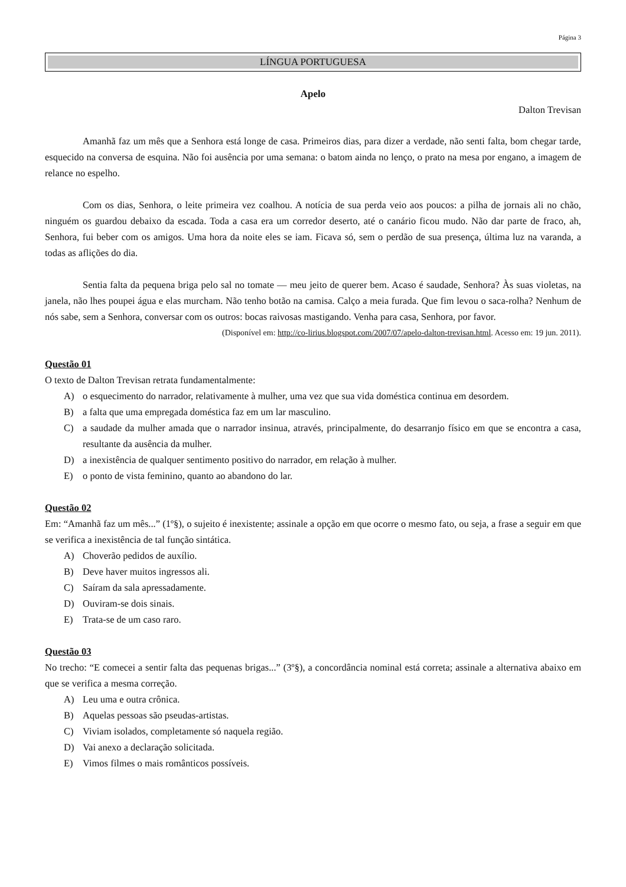Página 3
LÍNGUA PORTUGUESA
Apelo
Dalton Trevisan
Amanhã faz um mês que a Senhora está longe de casa. Primeiros dias, para dizer a verdade, não senti falta, bom chegar tarde, esquecido na conversa de esquina. Não foi ausência por uma semana: o batom ainda no lenço, o prato na mesa por engano, a imagem de relance no espelho.
Com os dias, Senhora, o leite primeira vez coalhou. A notícia de sua perda veio aos poucos: a pilha de jornais ali no chão, ninguém os guardou debaixo da escada. Toda a casa era um corredor deserto, até o canário ficou mudo. Não dar parte de fraco, ah, Senhora, fui beber com os amigos. Uma hora da noite eles se iam. Ficava só, sem o perdão de sua presença, última luz na varanda, a todas as aflições do dia.
Sentia falta da pequena briga pelo sal no tomate — meu jeito de querer bem. Acaso é saudade, Senhora? Às suas violetas, na janela, não lhes poupei água e elas murcham. Não tenho botão na camisa. Calço a meia furada. Que fim levou o saca-rolha? Nenhum de nós sabe, sem a Senhora, conversar com os outros: bocas raivosas mastigando. Venha para casa, Senhora, por favor.
(Disponível em: http://co-lirius.blogspot.com/2007/07/apelo-dalton-trevisan.html. Acesso em: 19 jun. 2011).
Questão 01
O texto de Dalton Trevisan retrata fundamentalmente:
A) o esquecimento do narrador, relativamente à mulher, uma vez que sua vida doméstica continua em desordem.
B) a falta que uma empregada doméstica faz em um lar masculino.
C) a saudade da mulher amada que o narrador insinua, através, principalmente, do desarranjo físico em que se encontra a casa, resultante da ausência da mulher.
D) a inexistência de qualquer sentimento positivo do narrador, em relação à mulher.
E) o ponto de vista feminino, quanto ao abandono do lar.
Questão 02
Em: “Amanhã faz um mês...” (1º§), o sujeito é inexistente; assinale a opção em que ocorre o mesmo fato, ou seja, a frase a seguir em que se verifica a inexistência de tal função sintática.
A) Choverão pedidos de auxílio.
B) Deve haver muitos ingressos ali.
C) Saíram da sala apressadamente.
D) Ouviram-se dois sinais.
E) Trata-se de um caso raro.
Questão 03
No trecho: “E comecei a sentir falta das pequenas brigas...” (3º§), a concordância nominal está correta; assinale a alternativa abaixo em que se verifica a mesma correção.
A) Leu uma e outra crônica.
B) Aquelas pessoas são pseudas-artistas.
C) Viviam isolados, completamente só naquela região.
D) Vai anexo a declaração solicitada.
E) Vimos filmes o mais românticos possíveis.